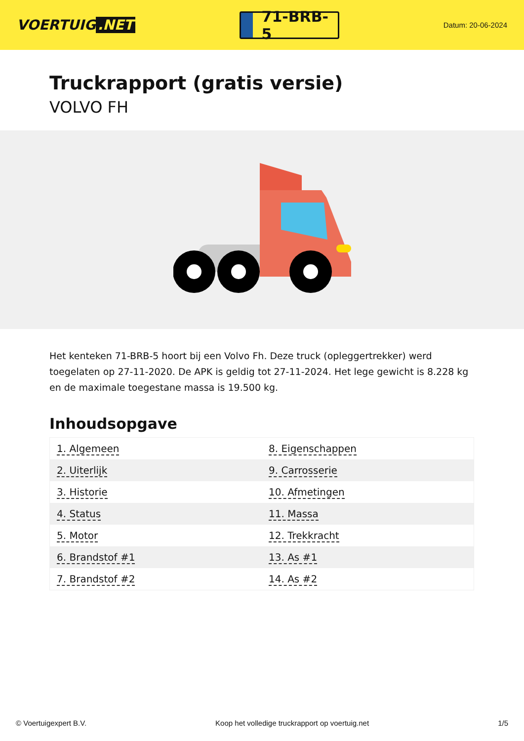VOERTUIG.NET
71-BRB-5
Datum: 20-06-2024
Truckrapport (gratis versie)
VOLVO FH
Het kenteken 71-BRB-5 hoort bij een Volvo Fh. Deze truck (opleggertrekker) werd toegelaten op 27-11-2020. De APK is geldig tot 27-11-2024. Het lege gewicht is 8.228 kg en de maximale toegestane massa is 19.500 kg.
Inhoudsopgave
| 1. Algemeen | 8. Eigenschappen |
| 2. Uiterlijk | 9. Carrosserie |
| 3. Historie | 10. Afmetingen |
| 4. Status | 11. Massa |
| 5. Motor | 12. Trekkracht |
| 6. Brandstof #1 | 13. As #1 |
| 7. Brandstof #2 | 14. As #2 |
© Voertuigexpert B.V. Koop het volledige truckrapport op voertuig.net 1/5